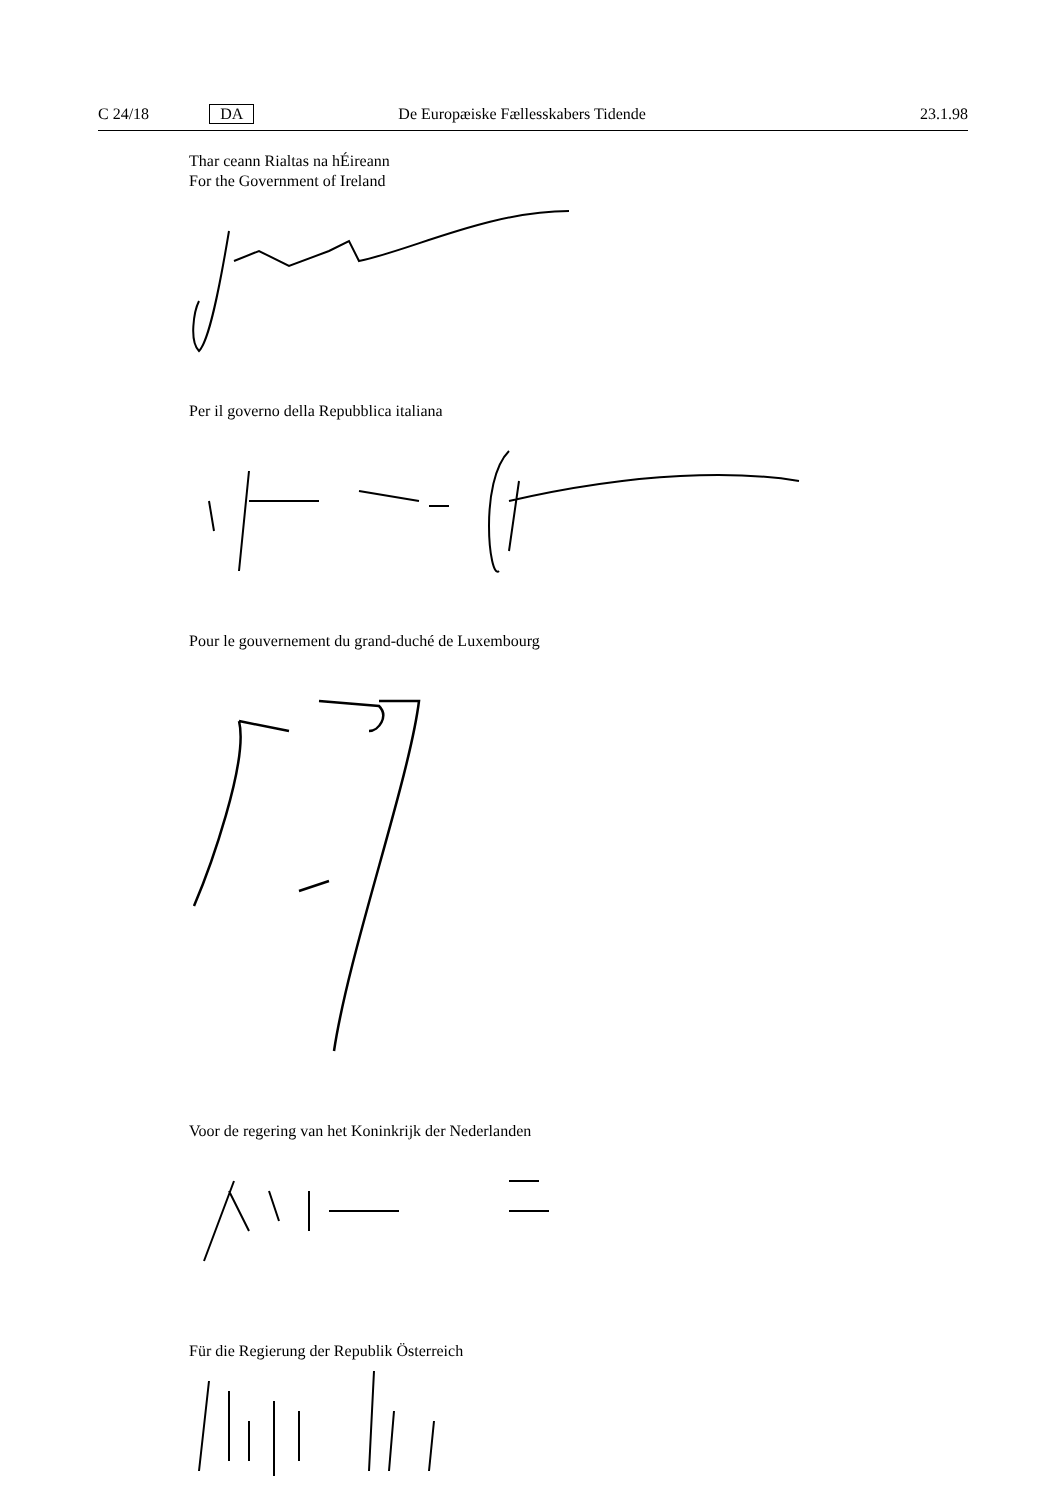C 24/18 DA De Europæiske Fællesskabers Tidende 23.1.98
Thar ceann Rialtas na hÉireann
For the Government of Ireland
Per il governo della Repubblica italiana
Pour le gouvernement du grand-duché de Luxembourg
Voor de regering van het Koninkrijk der Nederlanden
Für die Regierung der Republik Österreich